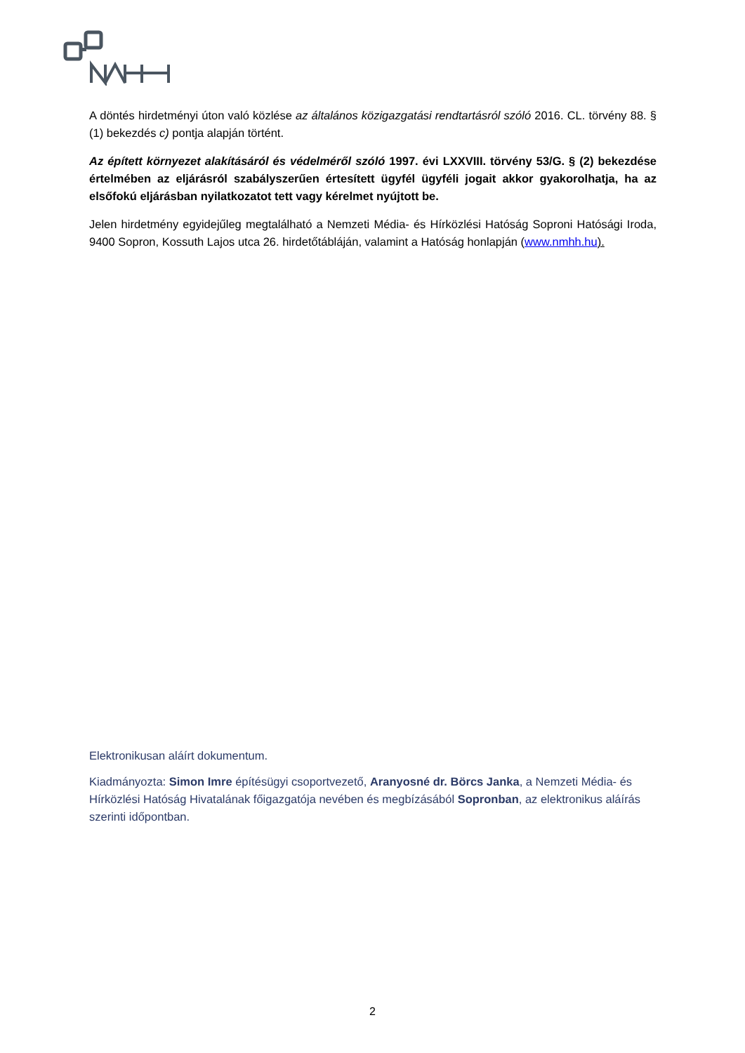A döntés hirdetményi úton való közlése az általános közigazgatási rendtartásról szóló 2016. CL. törvény 88. § (1) bekezdés c) pontja alapján történt.
Az épített környezet alakításáról és védelméről szóló 1997. évi LXXVIII. törvény 53/G. § (2) bekezdése értelmében az eljárásról szabályszerűen értesített ügyfél ügyféli jogait akkor gyakorolhatja, ha az elsőfokú eljárásban nyilatkozatot tett vagy kérelmet nyújtott be.
Jelen hirdetmény egyidejűleg megtalálható a Nemzeti Média- és Hírközlési Hatóság Soproni Hatósági Iroda, 9400 Sopron, Kossuth Lajos utca 26. hirdetőtábláján, valamint a Hatóság honlapján (www.nmhh.hu).
Elektronikusan aláírt dokumentum.
Kiadmányozta: Simon Imre építésügyi csoportvezető, Aranyosné dr. Börcs Janka, a Nemzeti Média- és Hírközlési Hatóság Hivatalának főigazgatója nevében és megbízásából Sopronban, az elektronikus aláírás szerinti időpontban.
2